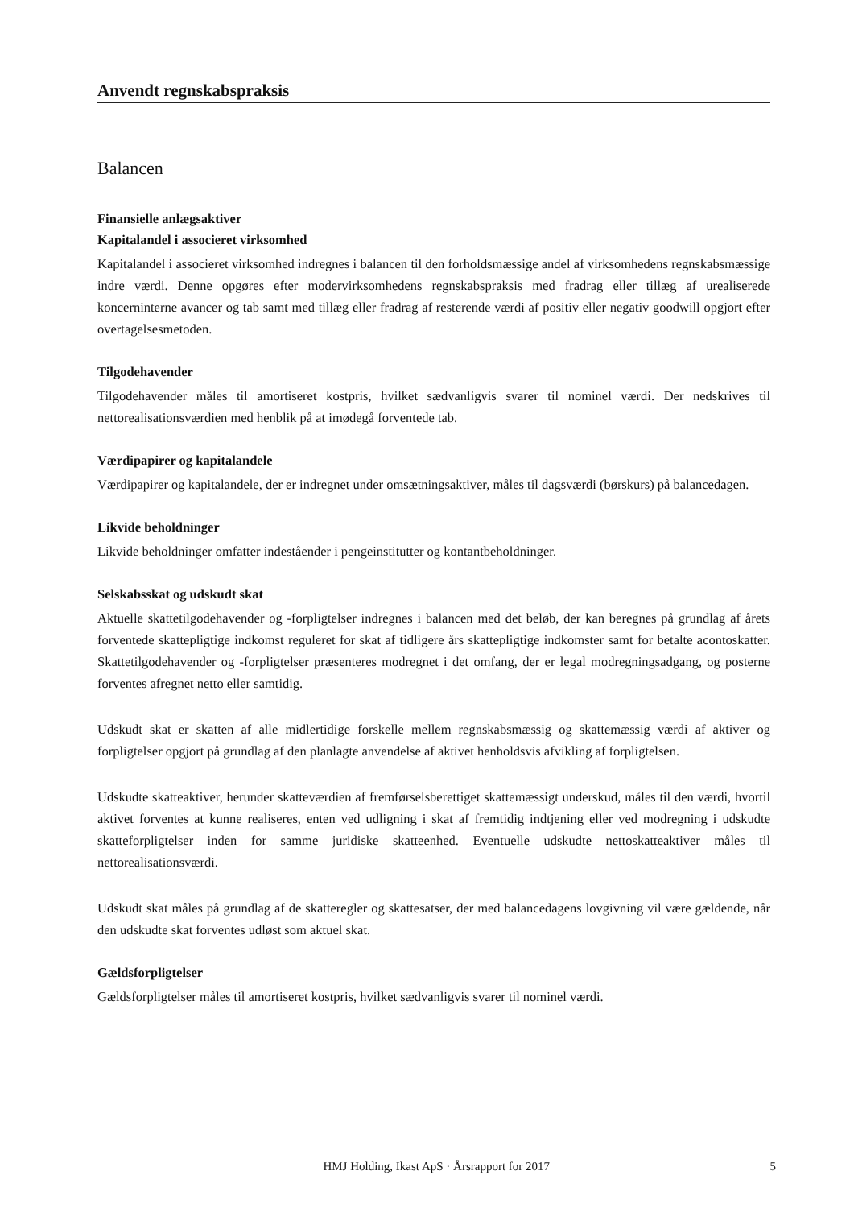Anvendt regnskabspraksis
Balancen
Finansielle anlægsaktiver
Kapitalandel i associeret virksomhed
Kapitalandel i associeret virksomhed indregnes i balancen til den forholdsmæssige andel af virksomhedens regnskabsmæssige indre værdi. Denne opgøres efter modervirksomhedens regnskabspraksis med fradrag eller tillæg af urealiserede koncerninterne avancer og tab samt med tillæg eller fradrag af resterende værdi af positiv eller negativ goodwill opgjort efter overtagelsesmetoden.
Tilgodehavender
Tilgodehavender måles til amortiseret kostpris, hvilket sædvanligvis svarer til nominel værdi. Der nedskrives til nettorealisationsværdien med henblik på at imødegå forventede tab.
Værdipapirer og kapitalandele
Værdipapirer og kapitalandele, der er indregnet under omsætningsaktiver, måles til dagsværdi (børskurs) på balancedagen.
Likvide beholdninger
Likvide beholdninger omfatter indeståender i pengeinstitutter og kontantbeholdninger.
Selskabsskat og udskudt skat
Aktuelle skattetilgodehavender og -forpligtelser indregnes i balancen med det beløb, der kan beregnes på grundlag af årets forventede skattepligtige indkomst reguleret for skat af tidligere års skattepligtige indkomster samt for betalte acontoskatter. Skattetilgodehavender og -forpligtelser præsenteres modregnet i det omfang, der er legal modregningsadgang, og posterne forventes afregnet netto eller samtidig.
Udskudt skat er skatten af alle midlertidige forskelle mellem regnskabsmæssig og skattemæssig værdi af aktiver og forpligtelser opgjort på grundlag af den planlagte anvendelse af aktivet henholdsvis afvikling af forpligtelsen.
Udskudte skatteaktiver, herunder skatteværdien af fremførselsberettiget skattemæssigt underskud, måles til den værdi, hvortil aktivet forventes at kunne realiseres, enten ved udligning i skat af fremtidig indtjening eller ved modregning i udskudte skatteforpligtelser inden for samme juridiske skatteenhed. Eventuelle udskudte nettoskatteaktiver måles til nettorealisationsværdi.
Udskudt skat måles på grundlag af de skatteregler og skattesatser, der med balancedagens lovgivning vil være gældende, når den udskudte skat forventes udløst som aktuel skat.
Gældsforpligtelser
Gældsforpligtelser måles til amortiseret kostpris, hvilket sædvanligvis svarer til nominel værdi.
HMJ Holding, Ikast ApS · Årsrapport for 2017 5